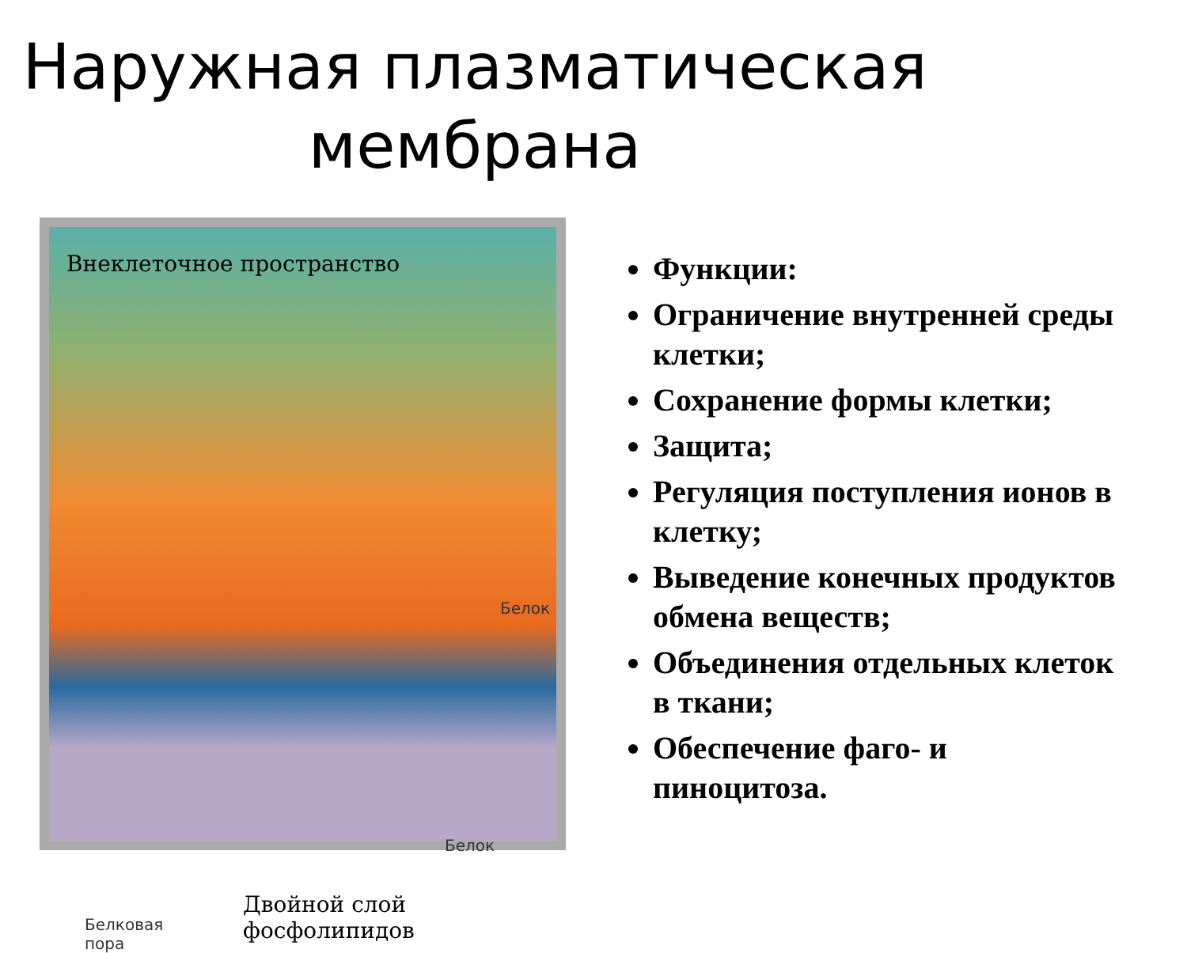Наружная плазматическая мембрана
Внеклеточное пространство
Белок
Белок
Белковая
пора
Двойной слой
фосфолипидов
Функции:
Ограничение внутренней среды клетки;
Сохранение формы клетки;
Защита;
Регуляция поступления ионов в клетку;
Выведение конечных продуктов обмена веществ;
Объединения отдельных клеток в ткани;
Обеспечение фаго- и пиноцитоза.